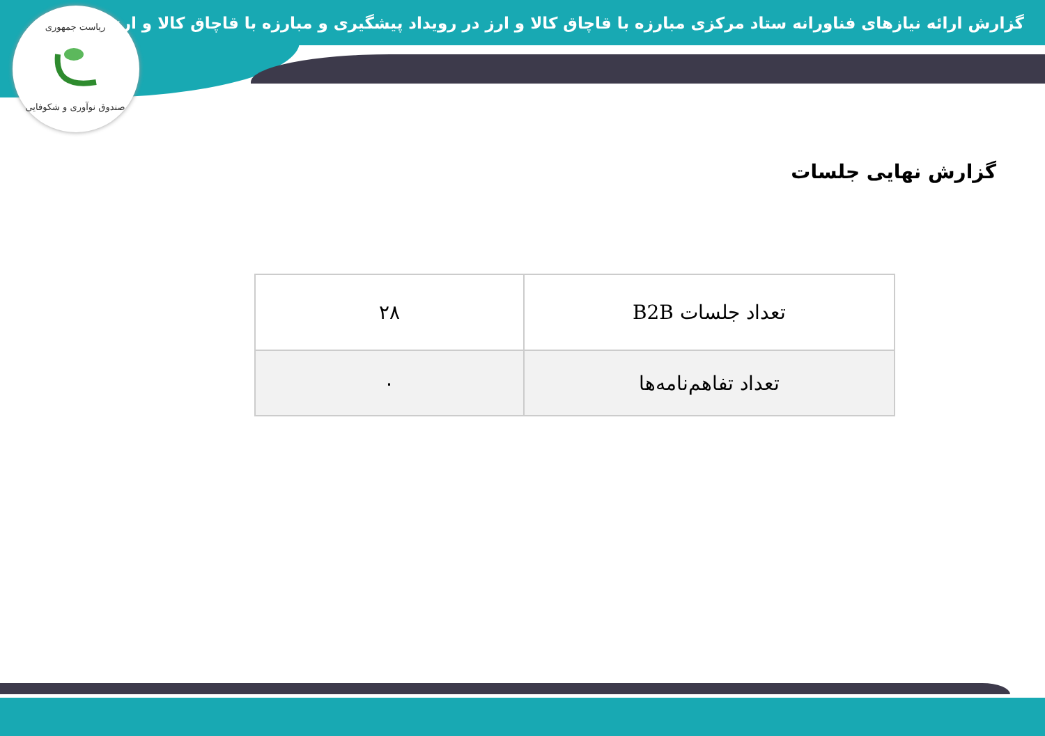ریاست جمهوری
صندوق نوآوری و شکوفایی
گزارش ارائه نیازهای فناورانه ستاد مرکزی مبارزه با قاچاق کالا و ارز در رویداد پیشگیری و مبارزه با قاچاق کالا و ارز
گزارش نهایی جلسات
| تعداد جلسات B2B | ۲۸ |
| تعداد تفاهم‌نامه‌ها | ۰ |